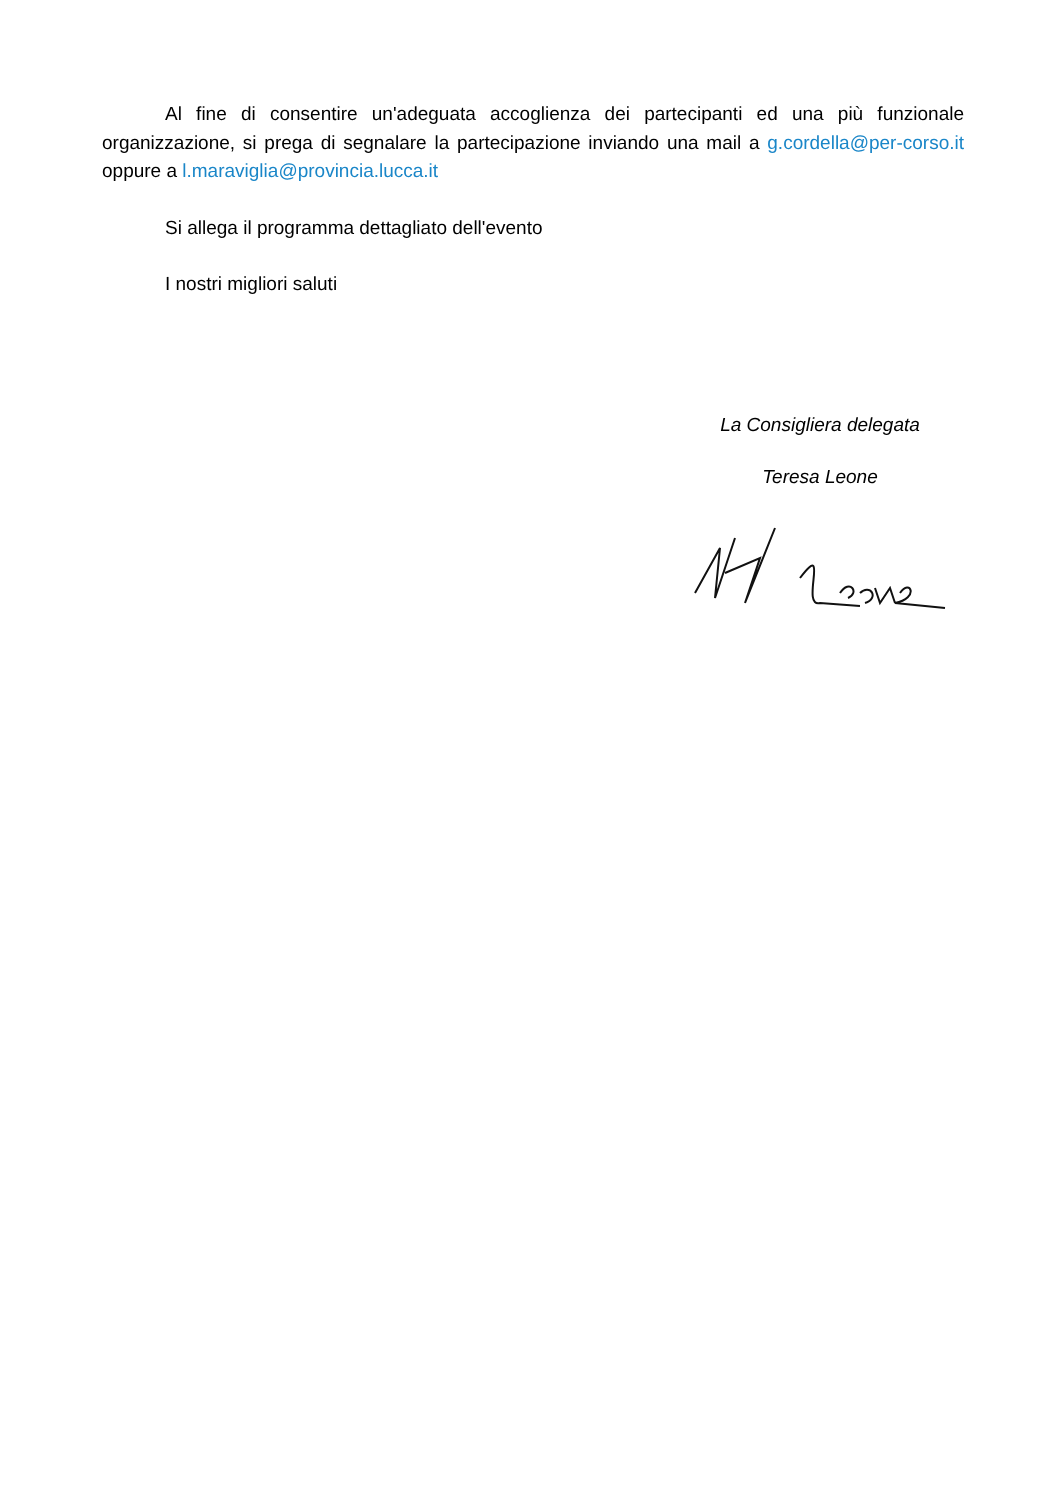Al fine di consentire un'adeguata accoglienza dei partecipanti ed una più funzionale organizzazione, si prega di segnalare la partecipazione inviando una mail a g.cordella@per-corso.it oppure a l.maraviglia@provincia.lucca.it
Si allega il programma dettagliato dell'evento
I nostri migliori saluti
La Consigliera delegata
Teresa Leone